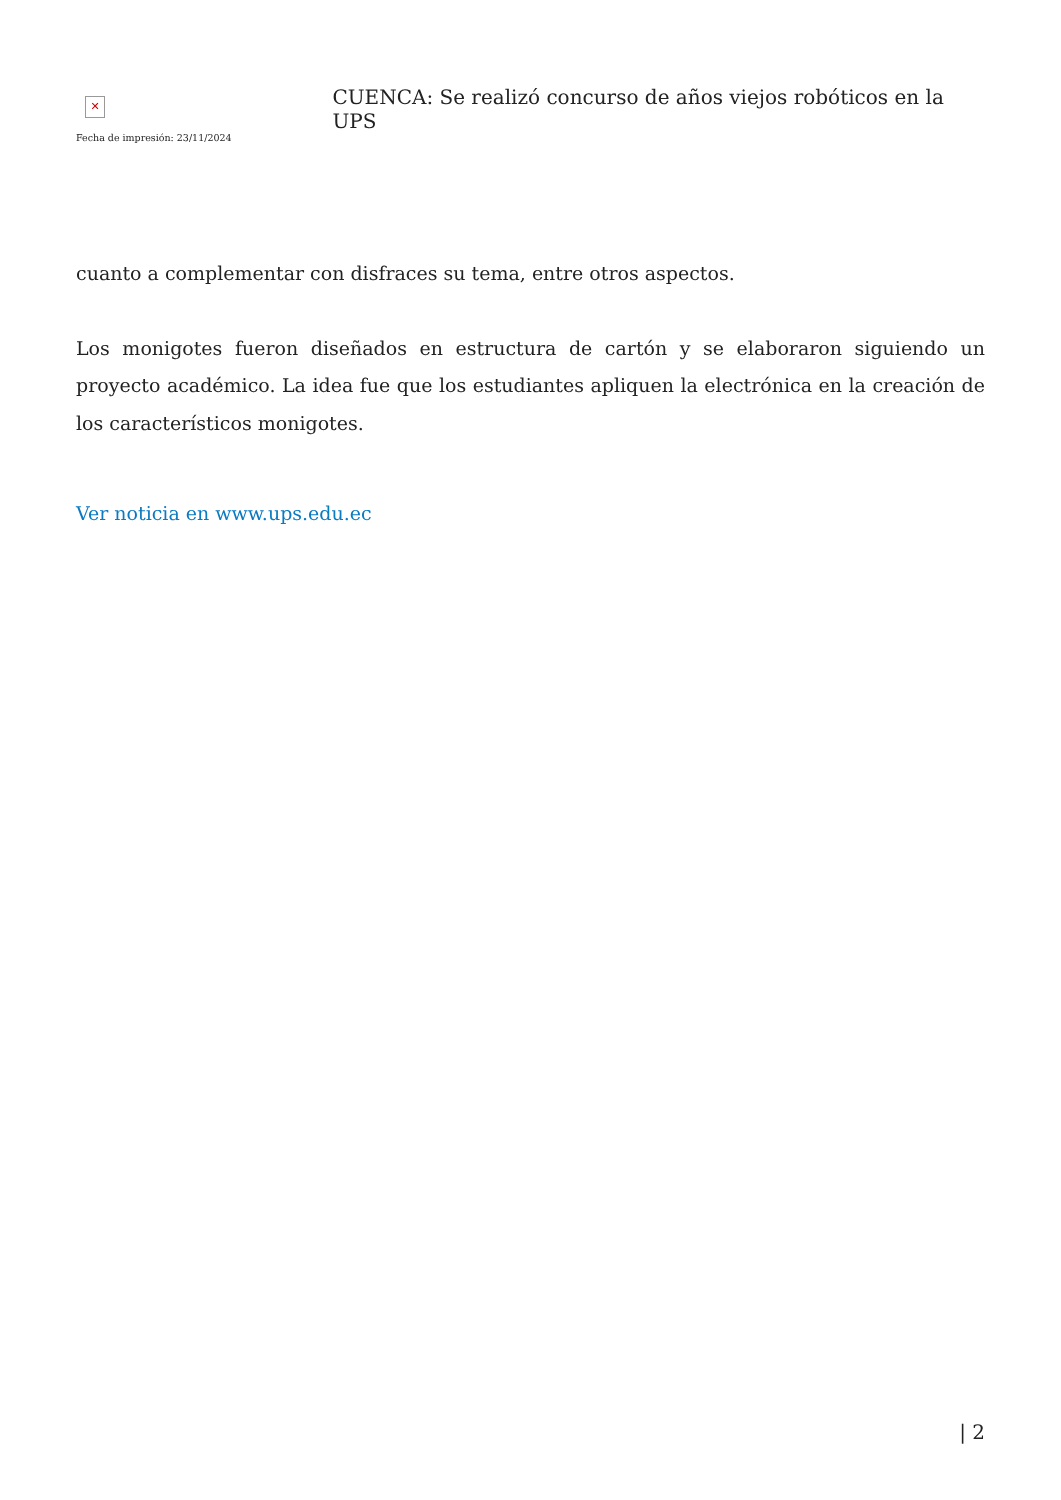✕
Fecha de impresión: 23/11/2024
CUENCA: Se realizó concurso de años viejos robóticos en la UPS
cuanto a complementar con disfraces su tema, entre otros aspectos.
Los monigotes fueron diseñados en estructura de cartón y se elaboraron siguiendo un proyecto académico. La idea fue que los estudiantes apliquen la electrónica en la creación de los característicos monigotes.
Ver noticia en www.ups.edu.ec
| 2